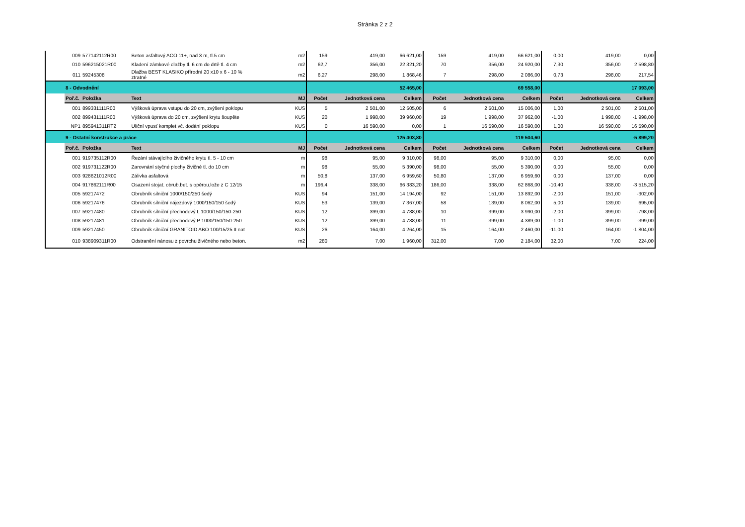Stránka 2 z 2
| | 009 | 577142112R00 | Beton asfaltový ACO 11+, nad 3 m, tl.5 cm | m2 | 159 | 419,00 | 66 621,00 | 159 | 419,00 | 66 621,00 | 0,00 | 419,00 | 0,00 |
| | 010 | 596215021R00 | Kladení zámkové dlažby tl. 6 cm do drtě tl. 4 cm | m2 | 62,7 | 356,00 | 22 321,20 | 70 | 356,00 | 24 920,00 | 7,30 | 356,00 | 2 598,80 |
| | 011 | 59245308 | Dlažba BEST KLASIKO přírodní 20 x10 x 6 - 10 % ztratné | m2 | 6,27 | 298,00 | 1 868,46 | 7 | 298,00 | 2 086,00 | 0,73 | 298,00 | 217,54 |
| | 8 - Odvodnění | | | | | | 52 465,00 | | | 69 558,00 | | | 17 093,00 |
| | Poř.č. | Položka | Text | MJ | Počet | Jednotková cena | Celkem | Počet | Jednotková cena | Celkem | Počet | Jednotková cena | Celkem |
| | 001 | 899331111R00 | Výšková úprava vstupu do 20 cm, zvýšení poklopu | KUS | 5 | 2 501,00 | 12 505,00 | 6 | 2 501,00 | 15 006,00 | 1,00 | 2 501,00 | 2 501,00 |
| | 002 | 899431111R00 | Výšková úprava do 20 cm, zvýšení krytu šoupěte | KUS | 20 | 1 998,00 | 39 960,00 | 19 | 1 998,00 | 37 962,00 | -1,00 | 1 998,00 | -1 998,00 |
| | NP1 | 895941311RT2 | Uliční vpusť komplet vč. dodání poklopu | KUS | 0 | 16 590,00 | 0,00 | 1 | 16 590,00 | 16 590,00 | 1,00 | 16 590,00 | 16 590,00 |
| | 9 - Ostatní konstrukce a práce | | | | | | 125 403,80 | | | 119 504,60 | | | -5 899,20 |
| | Poř.č. | Položka | Text | MJ | Počet | Jednotková cena | Celkem | Počet | Jednotková cena | Celkem | Počet | Jednotková cena | Celkem |
| | 001 | 919735112R00 | Řezání stávajícího živičného krytu tl. 5 - 10 cm | m | 98 | 95,00 | 9 310,00 | 98,00 | 95,00 | 9 310,00 | 0,00 | 95,00 | 0,00 |
| | 002 | 919731122R00 | Zarovnání styčné plochy živičné tl. do 10 cm | m | 98 | 55,00 | 5 390,00 | 98,00 | 55,00 | 5 390,00 | 0,00 | 55,00 | 0,00 |
| | 003 | 928621012R00 | Zálivka asfaltová | m | 50,8 | 137,00 | 6 959,60 | 50,80 | 137,00 | 6 959,60 | 0,00 | 137,00 | 0,00 |
| | 004 | 917862111R00 | Osazení stojat. obrub.bet. s opěrou,lože z C 12/15 | m | 196,4 | 338,00 | 66 383,20 | 186,00 | 338,00 | 62 868,00 | -10,40 | 338,00 | -3 515,20 |
| | 005 | 59217472 | Obrubník silniční 1000/150/250 šedý | KUS | 94 | 151,00 | 14 194,00 | 92 | 151,00 | 13 892,00 | -2,00 | 151,00 | -302,00 |
| | 006 | 59217476 | Obrubník silniční nájezdový 1000/150/150 šedý | KUS | 53 | 139,00 | 7 367,00 | 58 | 139,00 | 8 062,00 | 5,00 | 139,00 | 695,00 |
| | 007 | 59217480 | Obrubník silniční přechodový L 1000/150/150-250 | KUS | 12 | 399,00 | 4 788,00 | 10 | 399,00 | 3 990,00 | -2,00 | 399,00 | -798,00 |
| | 008 | 59217481 | Obrubník silniční přechodový P 1000/150/150-250 | KUS | 12 | 399,00 | 4 788,00 | 11 | 399,00 | 4 389,00 | -1,00 | 399,00 | -399,00 |
| | 009 | 59217450 | Obrubník silniční GRANITOID ABO 100/15/25 II nat | KUS | 26 | 164,00 | 4 264,00 | 15 | 164,00 | 2 460,00 | -11,00 | 164,00 | -1 804,00 |
| | 010 | 938909311R00 | Odstranění nánosu z povrchu živičného nebo beton. | m2 | 280 | 7,00 | 1 960,00 | 312,00 | 7,00 | 2 184,00 | 32,00 | 7,00 | 224,00 |